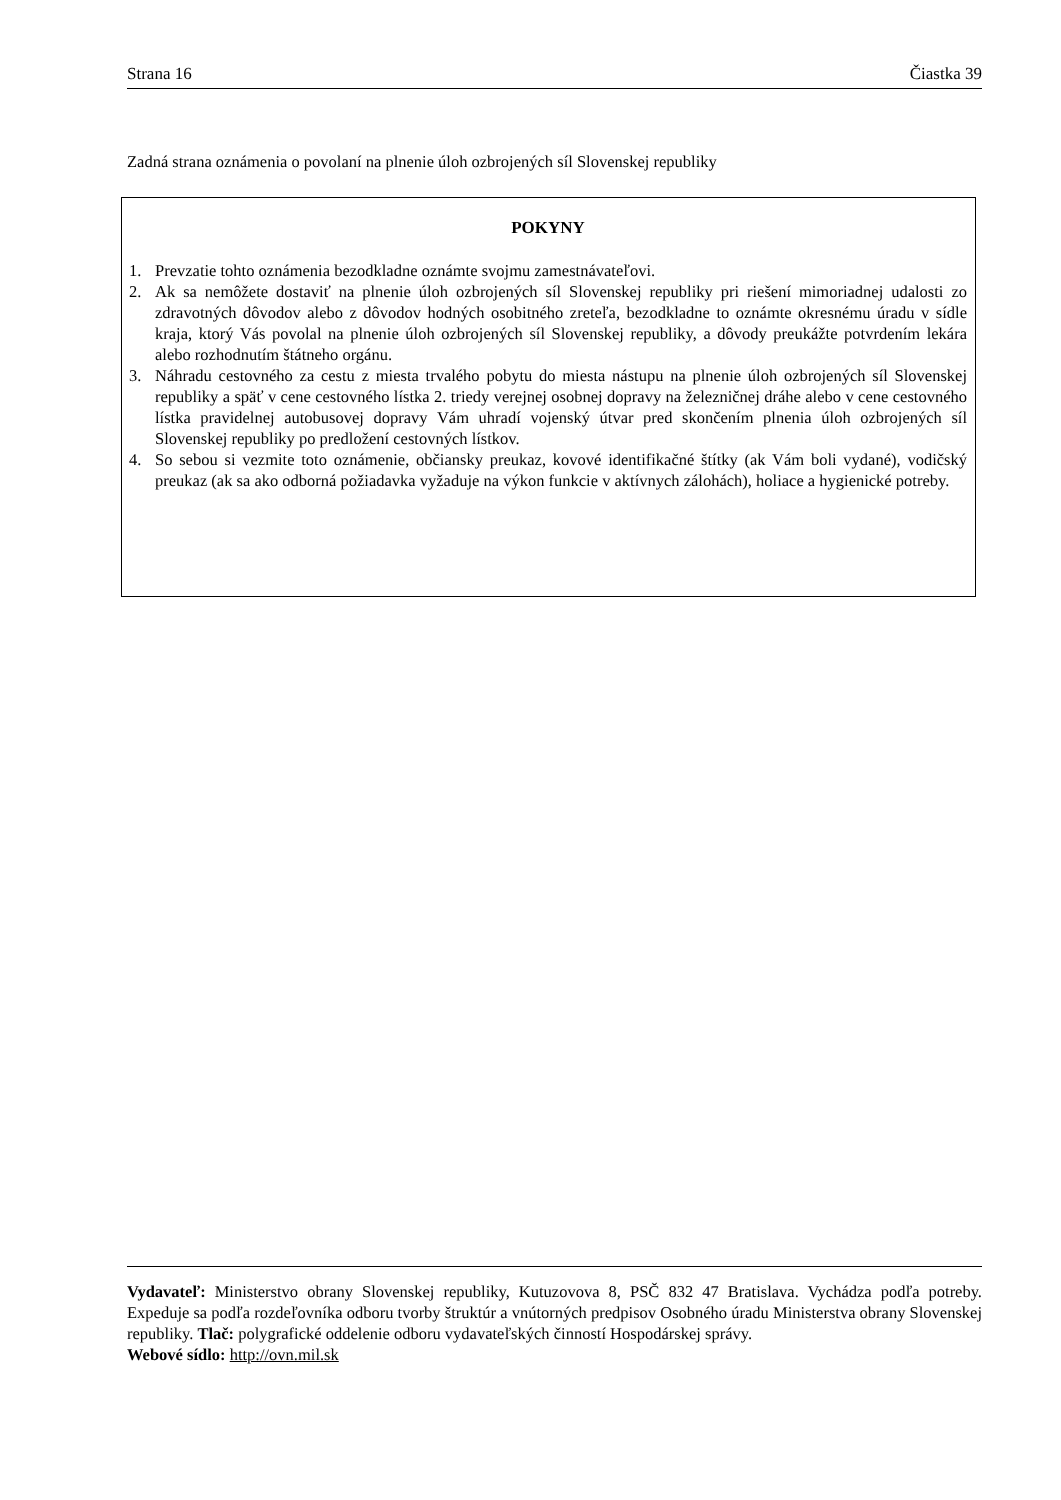Strana 16 Čiastka 39
Zadná strana oznámenia o povolaní na plnenie úloh ozbrojených síl Slovenskej republiky
POKYNY
1. Prevzatie tohto oznámenia bezodkladne oznámte svojmu zamestnávateľovi.
2. Ak sa nemôžete dostaviť na plnenie úloh ozbrojených síl Slovenskej republiky pri riešení mimoriadnej udalosti zo zdravotných dôvodov alebo z dôvodov hodných osobitného zreteľa, bezodkladne to oznámte okresnému úradu v sídle kraja, ktorý Vás povolal na plnenie úloh ozbrojených síl Slovenskej republiky, a dôvody preukážte potvrdením lekára alebo rozhodnutím štátneho orgánu.
3. Náhradu cestovného za cestu z miesta trvalého pobytu do miesta nástupu na plnenie úloh ozbrojených síl Slovenskej republiky a späť v cene cestovného lístka 2. triedy verejnej osobnej dopravy na železničnej dráhe alebo v cene cestovného lístka pravidelnej autobusovej dopravy Vám uhradí vojenský útvar pred skončením plnenia úloh ozbrojených síl Slovenskej republiky po predložení cestovných lístkov.
4. So sebou si vezmite toto oznámenie, občiansky preukaz, kovové identifikačné štítky (ak Vám boli vydané), vodičský preukaz (ak sa ako odborná požiadavka vyžaduje na výkon funkcie v aktívnych zálohách), holiace a hygienické potreby.
Vydavateľ: Ministerstvo obrany Slovenskej republiky, Kutuzovova 8, PSČ 832 47 Bratislava. Vychádza podľa potreby. Expeduje sa podľa rozdeľovníka odboru tvorby štruktúr a vnútorných predpisov Osobného úradu Ministerstva obrany Slovenskej republiky. Tlač: polygrafické oddelenie odboru vydavateľských činností Hospodárskej správy.
Webové sídlo: http://ovn.mil.sk